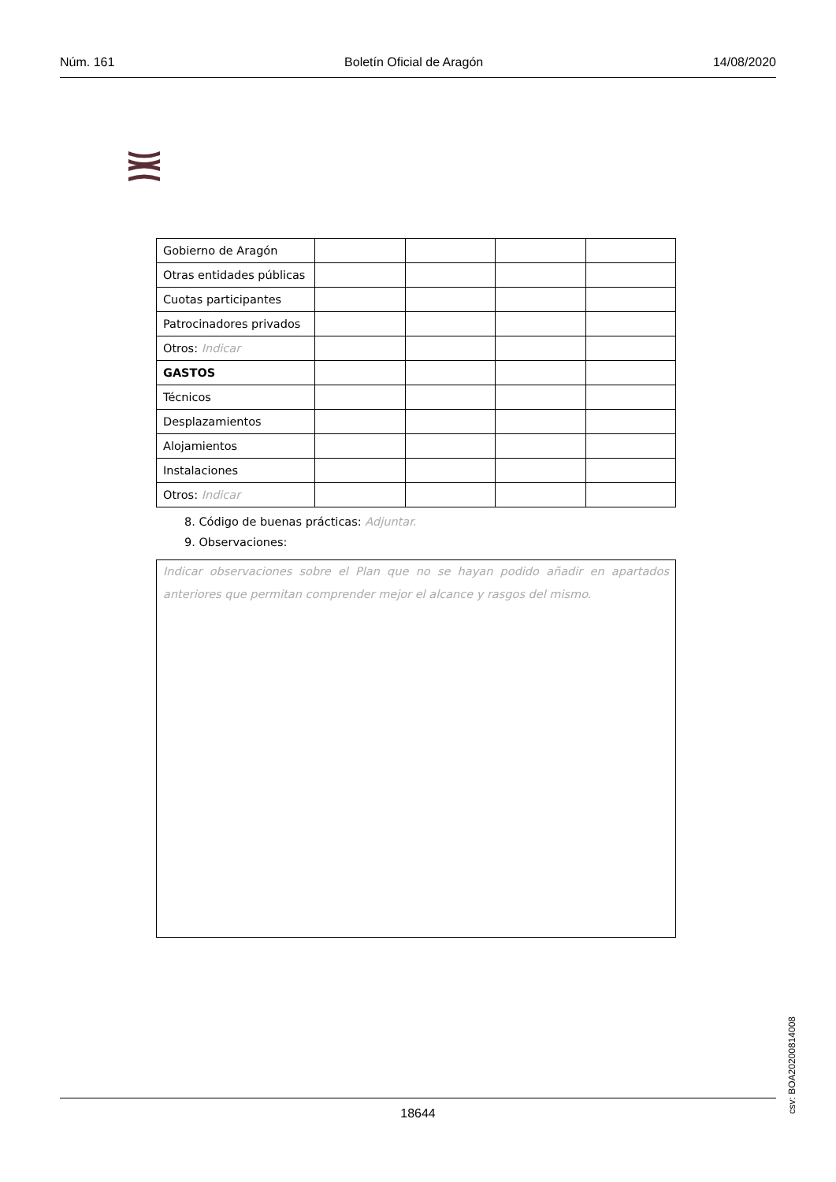Núm. 161 Boletín Oficial de Aragón 14/08/2020
| Gobierno de Aragón | | | | |
| Otras entidades públicas | | | | |
| Cuotas participantes | | | | |
| Patrocinadores privados | | | | |
| Otros: Indicar | | | | |
| GASTOS | | | | |
| Técnicos | | | | |
| Desplazamientos | | | | |
| Alojamientos | | | | |
| Instalaciones | | | | |
| Otros: Indicar | | | | |
8. Código de buenas prácticas: Adjuntar.
9. Observaciones:
Indicar observaciones sobre el Plan que no se hayan podido añadir en apartados anteriores que permitan comprender mejor el alcance y rasgos del mismo.
csv: BOA20200814008
18644